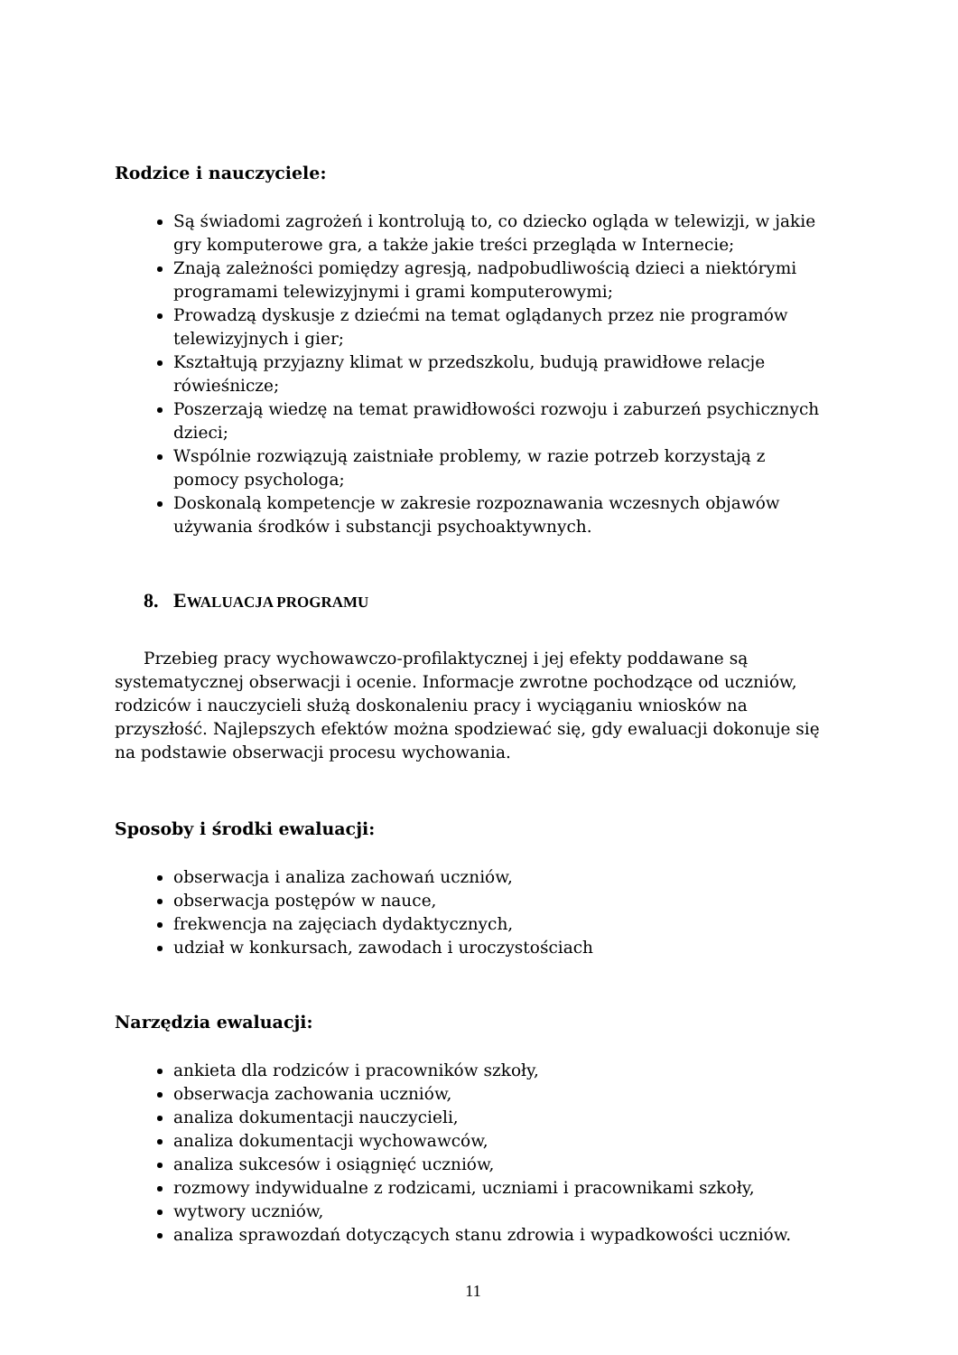Rodzice i nauczyciele:
Są świadomi zagrożeń i kontrolują to, co dziecko ogląda w telewizji, w jakie gry komputerowe gra, a także jakie treści przegląda w Internecie;
Znają zależności pomiędzy agresją, nadpobudliwością dzieci a niektórymi programami telewizyjnymi i grami komputerowymi;
Prowadzą dyskusje z dziećmi na temat oglądanych przez nie programów telewizyjnych i gier;
Kształtują przyjazny klimat w przedszkolu, budują prawidłowe relacje rówieśnicze;
Poszerzają wiedzę na temat prawidłowości rozwoju i zaburzeń psychicznych dzieci;
Wspólnie rozwiązują zaistniałe problemy, w razie potrzeb korzystają z pomocy psychologa;
Doskonalą kompetencje w zakresie rozpoznawania wczesnych objawów używania środków i substancji psychoaktywnych.
8. EWALUACJA PROGRAMU
Przebieg pracy wychowawczo-profilaktycznej i jej efekty poddawane są systematycznej obserwacji i ocenie. Informacje zwrotne pochodzące od uczniów, rodziców i nauczycieli służą doskonaleniu pracy i wyciąganiu wniosków na przyszłość. Najlepszych efektów można spodziewać się, gdy ewaluacji dokonuje się na podstawie obserwacji procesu wychowania.
Sposoby i środki ewaluacji:
obserwacja i analiza zachowań uczniów,
obserwacja postępów w nauce,
frekwencja na zajęciach dydaktycznych,
udział w konkursach, zawodach i uroczystościach
Narzędzia ewaluacji:
ankieta dla rodziców i pracowników szkoły,
obserwacja zachowania uczniów,
analiza dokumentacji nauczycieli,
analiza dokumentacji wychowawców,
analiza sukcesów i osiągnięć uczniów,
rozmowy indywidualne z rodzicami, uczniami i pracownikami szkoły,
wytwory uczniów,
analiza sprawozdań dotyczących stanu zdrowia i wypadkowości uczniów.
11